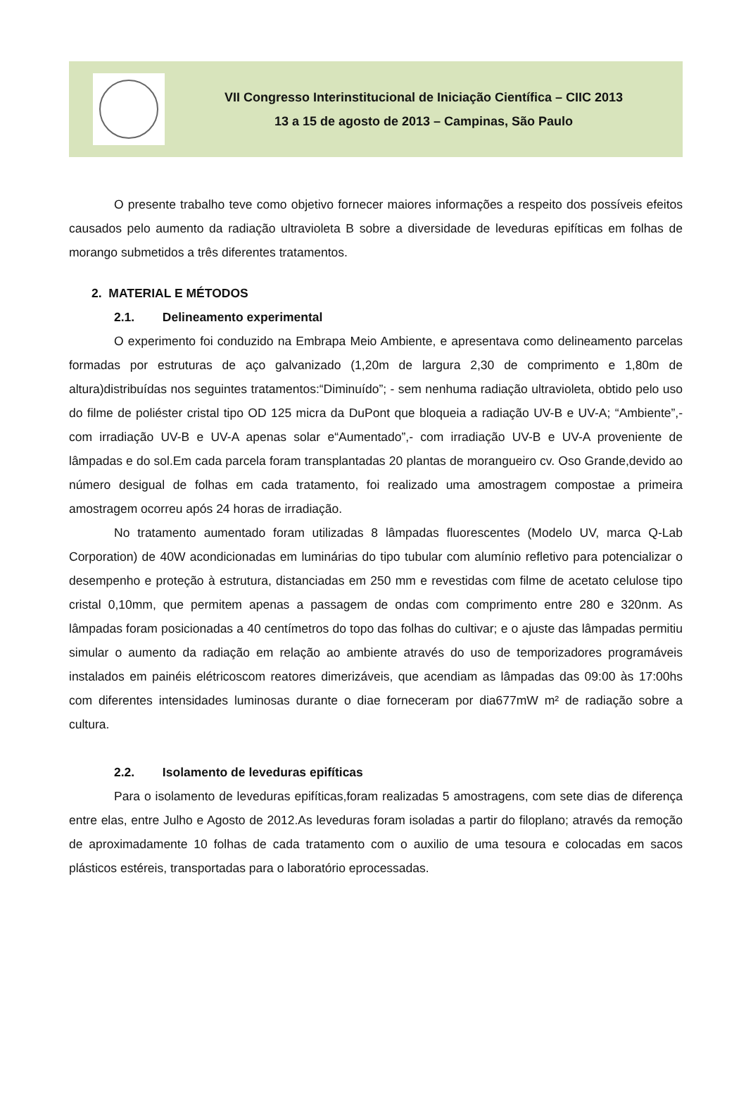VII Congresso Interinstitucional de Iniciação Científica – CIIC 2013
13 a 15 de agosto de 2013 – Campinas, São Paulo
O presente trabalho teve como objetivo fornecer maiores informações a respeito dos possíveis efeitos causados pelo aumento da radiação ultravioleta B sobre a diversidade de leveduras epifíticas em folhas de morango submetidos a três diferentes tratamentos.
2. MATERIAL E MÉTODOS
2.1. Delineamento experimental
O experimento foi conduzido na Embrapa Meio Ambiente, e apresentava como delineamento parcelas formadas por estruturas de aço galvanizado (1,20m de largura 2,30 de comprimento e 1,80m de altura)distribuídas nos seguintes tratamentos:“Diminuído”; - sem nenhuma radiação ultravioleta, obtido pelo uso do filme de poliéster cristal tipo OD 125 micra da DuPont que bloqueia a radiação UV-B e UV-A; “Ambiente”,- com irradiação UV-B e UV-A apenas solar e“Aumentado”,- com irradiação UV-B e UV-A proveniente de lâmpadas e do sol.Em cada parcela foram transplantadas 20 plantas de morangueiro cv. Oso Grande,devido ao número desigual de folhas em cada tratamento, foi realizado uma amostragem compostae a primeira amostragem ocorreu após 24 horas de irradiação.
No tratamento aumentado foram utilizadas 8 lâmpadas fluorescentes (Modelo UV, marca Q-Lab Corporation) de 40W acondicionadas em luminárias do tipo tubular com alumínio refletivo para potencializar o desempenho e proteção à estrutura, distanciadas em 250 mm e revestidas com filme de acetato celulose tipo cristal 0,10mm, que permitem apenas a passagem de ondas com comprimento entre 280 e 320nm. As lâmpadas foram posicionadas a 40 centímetros do topo das folhas do cultivar; e o ajuste das lâmpadas permitiu simular o aumento da radiação em relação ao ambiente através do uso de temporizadores programáveis instalados em painéis elétricoscom reatores dimerizáveis, que acendiam as lâmpadas das 09:00 às 17:00hs com diferentes intensidades luminosas durante o diae forneceram por dia677mW m² de radiação sobre a cultura.
2.2. Isolamento de leveduras epifíticas
Para o isolamento de leveduras epifíticas,foram realizadas 5 amostragens, com sete dias de diferença entre elas, entre Julho e Agosto de 2012.As leveduras foram isoladas a partir do filoplano; através da remoção de aproximadamente 10 folhas de cada tratamento com o auxilio de uma tesoura e colocadas em sacos plásticos estéreis, transportadas para o laboratório eprocessadas.